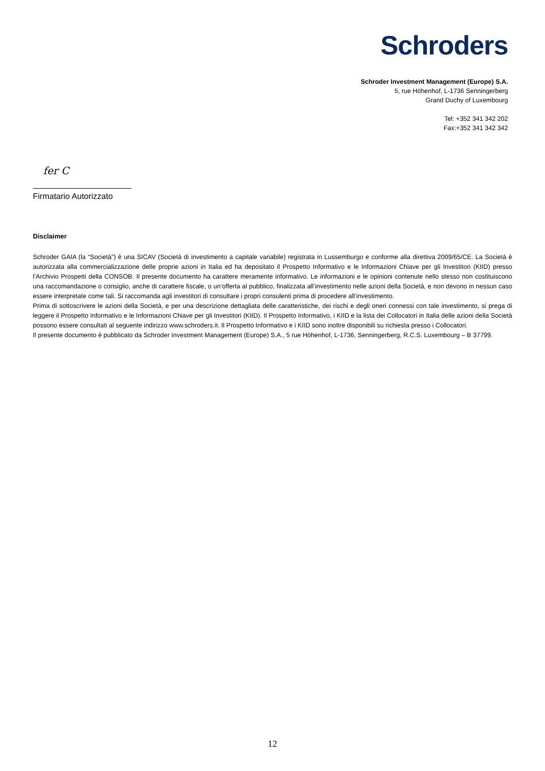Schroders
Schroder Investment Management (Europe) S.A.
5, rue Höhenhof, L-1736 Senningerberg
Grand Duchy of Luxembourg
Tel: +352 341 342 202
Fax:+352 341 342 342
fer C
Firmatario Autorizzato
Disclaimer
Schroder GAIA (la “Società”) è una SICAV (Società di investimento a capitale variabile) registrata in Lussemburgo e conforme alla direttiva 2009/65/CE. La Società è autorizzata alla commercializzazione delle proprie azioni in Italia ed ha depositato il Prospetto Informativo e le Informazioni Chiave per gli Investitori (KIID) presso l’Archivio Prospetti della CONSOB. Il presente documento ha carattere meramente informativo. Le informazioni e le opinioni contenute nello stesso non costituiscono una raccomandazione o consiglio, anche di carattere fiscale, o un’offerta al pubblico, finalizzata all’investimento nelle azioni della Società, e non devono in nessun caso essere interpretate come tali. Si raccomanda agli investitori di consultare i propri consulenti prima di procedere all’investimento.
Prima di sottoscrivere le azioni della Società, e per una descrizione dettagliata delle caratteristiche, dei rischi e degli oneri connessi con tale investimento, si prega di leggere il Prospetto Informativo e le Informazioni Chiave per gli Investitori (KIID). Il Prospetto Informativo, i KIID e la lista dei Collocatori in Italia delle azioni della Società possono essere consultati al seguente indirizzo www.schroders.it. Il Prospetto Informativo e i KIID sono inoltre disponibili su richiesta presso i Collocatori.
Il presente documento è pubblicato da Schroder Investment Management (Europe) S.A., 5 rue Höhenhof, L-1736, Senningerberg, R.C.S. Luxembourg – B 37799.
12